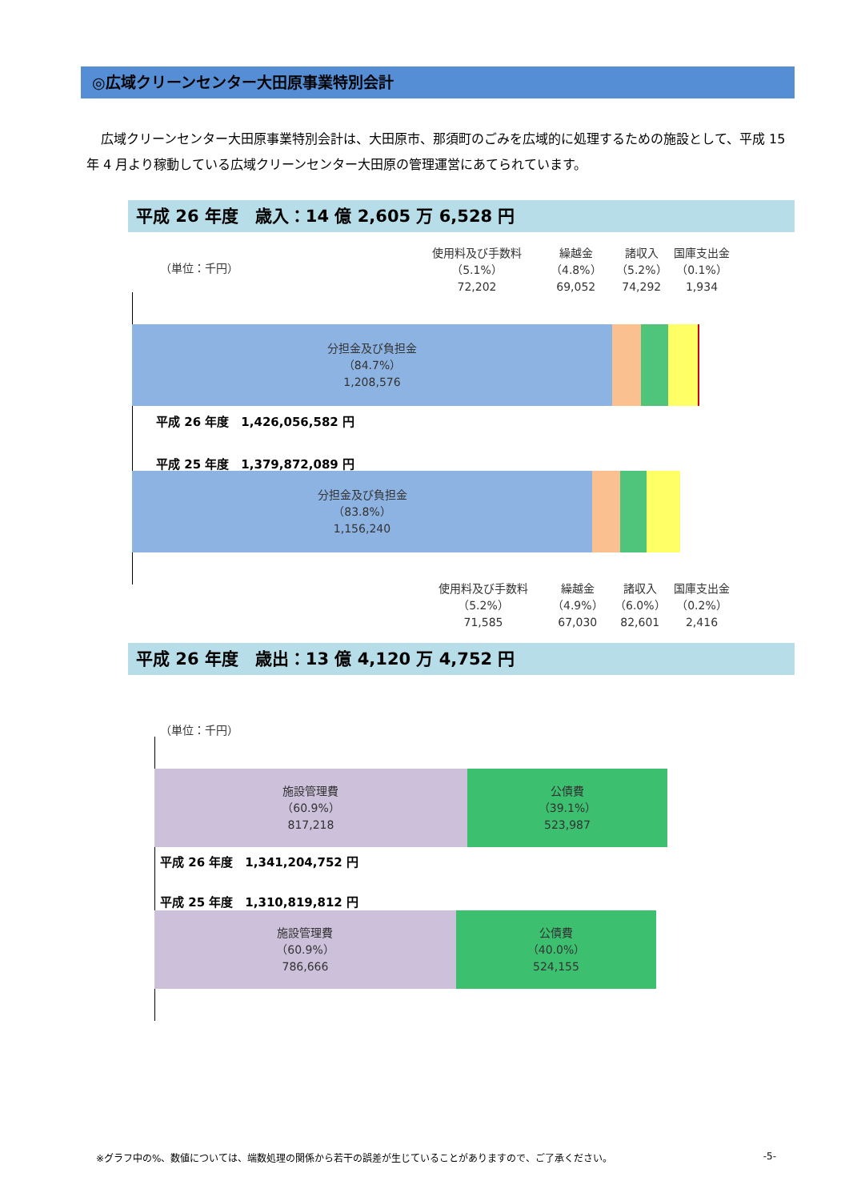◎広域クリーンセンター大田原事業特別会計
広域クリーンセンター大田原事業特別会計は、大田原市、那須町のごみを広域的に処理するための施設として、平成 15 年 4 月より稼動している広域クリーンセンター大田原の管理運営にあてられています。
平成 26 年度　歳入：14 億 2,605 万 6,528 円
（単位：千円）
使用料及び手数料
（5.1%）
72,202
繰越金
（4.8%）
69,052
諸収入
（5.2%）
74,292
国庫支出金
（0.1%）
1,934
分担金及び負担金
（84.7%）
1,208,576
平成 26 年度　1,426,056,582 円
平成 25 年度　1,379,872,089 円
分担金及び負担金
（83.8%）
1,156,240
使用料及び手数料
（5.2%）
71,585
繰越金
（4.9%）
67,030
諸収入
（6.0%）
82,601
国庫支出金
（0.2%）
2,416
平成 26 年度　歳出：13 億 4,120 万 4,752 円
（単位：千円）
施設管理費
（60.9%）
817,218
公債費
（39.1%）
523,987
平成 26 年度　1,341,204,752 円
平成 25 年度　1,310,819,812 円
施設管理費
（60.9%）
786,666
公債費
（40.0%）
524,155
※グラフ中の%、数値については、端数処理の関係から若干の誤差が生じていることがありますので、ご了承ください。 -5-